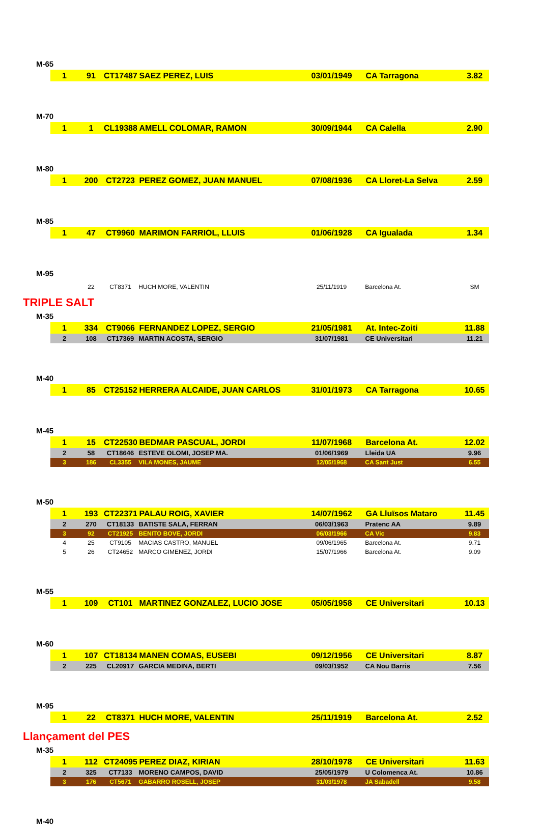M-65
| 1 | 91 | CT17487 | SAEZ PEREZ, LUIS | 03/01/1949 | CA Tarragona | 3.82 |
M-70
| 1 | 1 | CL19388 | AMELL COLOMAR, RAMON | 30/09/1944 | CA Calella | 2.90 |
M-80
| 1 | 200 | CT2723 | PEREZ GOMEZ, JUAN MANUEL | 07/08/1936 | CA Lloret-La Selva | 2.59 |
M-85
| 1 | 47 | CT9960 | MARIMON FARRIOL, LLUIS | 01/06/1928 | CA Igualada | 1.34 |
M-95
| | 22 | CT8371 | HUCH MORE, VALENTIN | 25/11/1919 | Barcelona At. | SM |
TRIPLE SALT
M-35
| 1 | 334 | CT9066 | FERNANDEZ LOPEZ, SERGIO | 21/05/1981 | At. Intec-Zoiti | 11.88 |
| 2 | 108 | CT17369 | MARTIN ACOSTA, SERGIO | 31/07/1981 | CE Universitari | 11.21 |
M-40
| 1 | 85 | CT25152 | HERRERA ALCAIDE, JUAN CARLOS | 31/01/1973 | CA Tarragona | 10.65 |
M-45
| 1 | 15 | CT22530 | BEDMAR PASCUAL, JORDI | 11/07/1968 | Barcelona At. | 12.02 |
| 2 | 58 | CT18646 | ESTEVE OLOMI, JOSEP MA. | 01/06/1969 | Lleida UA | 9.96 |
| 3 | 186 | CL3355 | VILA MONES, JAUME | 12/05/1968 | CA Sant Just | 6.55 |
M-50
| 1 | 193 | CT22371 | PALAU ROIG, XAVIER | 14/07/1962 | GA Lluïsos Mataro | 11.45 |
| 2 | 270 | CT18133 | BATISTE SALA, FERRAN | 06/03/1963 | Pratenc AA | 9.89 |
| 3 | 92 | CT21925 | BENITO BOVE, JORDI | 06/03/1966 | CA Vic | 9.83 |
| 4 | 25 | CT9105 | MACIAS CASTRO, MANUEL | 09/06/1965 | Barcelona At. | 9.71 |
| 5 | 26 | CT24652 | MARCO GIMENEZ, JORDI | 15/07/1966 | Barcelona At. | 9.09 |
M-55
| 1 | 109 | CT101 | MARTINEZ GONZALEZ, LUCIO JOSE | 05/05/1958 | CE Universitari | 10.13 |
M-60
| 1 | 107 | CT18134 | MANEN COMAS, EUSEBI | 09/12/1956 | CE Universitari | 8.87 |
| 2 | 225 | CL20917 | GARCIA MEDINA, BERTI | 09/03/1952 | CA Nou Barris | 7.56 |
M-95
| 1 | 22 | CT8371 | HUCH MORE, VALENTIN | 25/11/1919 | Barcelona At. | 2.52 |
Llançament del PES
M-35
| 1 | 112 | CT24095 | PEREZ DIAZ, KIRIAN | 28/10/1978 | CE Universitari | 11.63 |
| 2 | 325 | CT7133 | MORENO CAMPOS, DAVID | 25/05/1979 | U Colomenca At. | 10.86 |
| 3 | 176 | CT5671 | GABARRO ROSELL, JOSEP | 31/03/1978 | JA Sabadell | 9.58 |
M-40